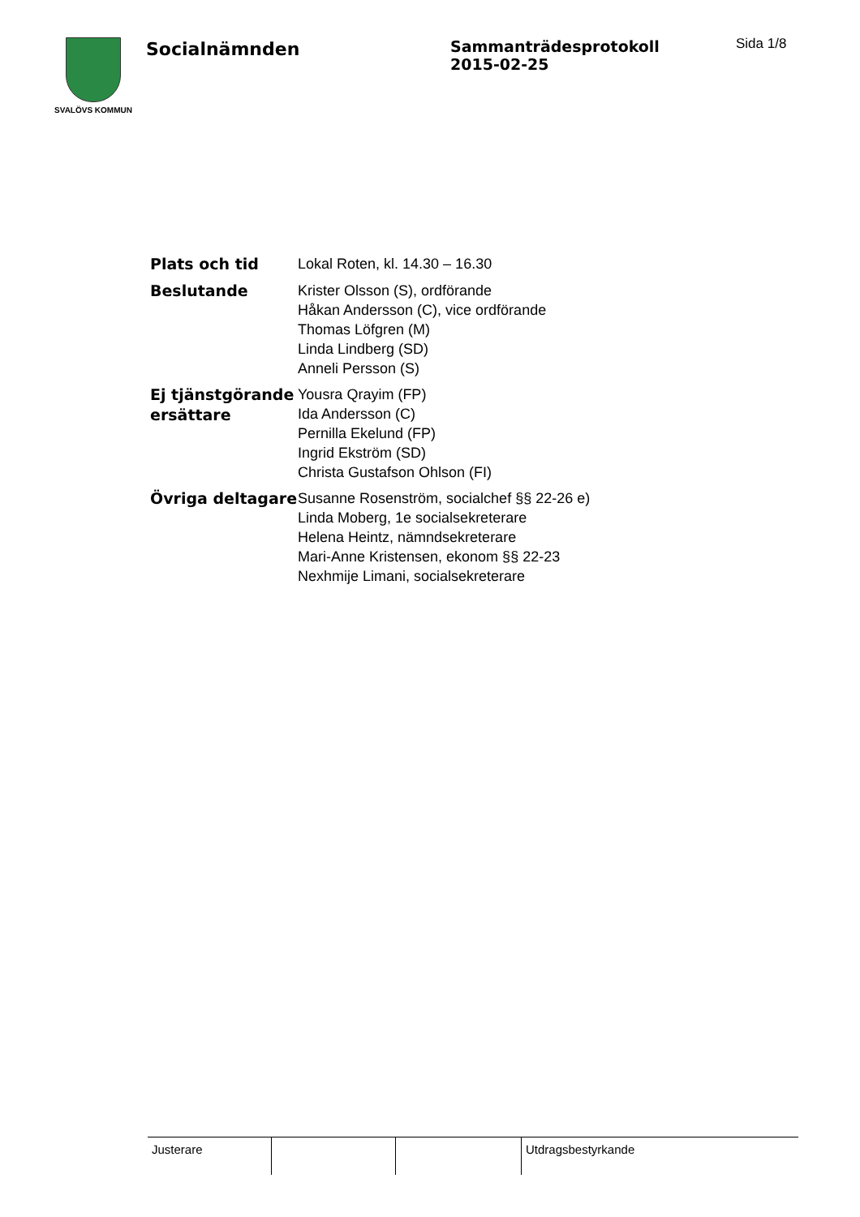SVALÖVS KOMMUN
Socialnämnden
Sammanträdesprotokoll
2015-02-25
Sida 1/8
| Plats och tid | Lokal Roten, kl. 14.30 – 16.30 |
| Beslutande | Krister Olsson (S), ordförande Håkan Andersson (C), vice ordförande Thomas Löfgren (M) Linda Lindberg (SD) Anneli Persson (S) |
| Ej tjänstgörande ersättare | Yousra Qrayim (FP) Ida Andersson (C) Pernilla Ekelund (FP) Ingrid Ekström (SD) Christa Gustafson Ohlson (FI) |
| Övriga deltagare | Susanne Rosenström, socialchef §§ 22-26 e) Linda Moberg, 1e socialsekreterare Helena Heintz, nämndsekreterare Mari-Anne Kristensen, ekonom §§ 22-23 Nexhmije Limani, socialsekreterare |
| Justerare | | | Utdragsbestyrkande |